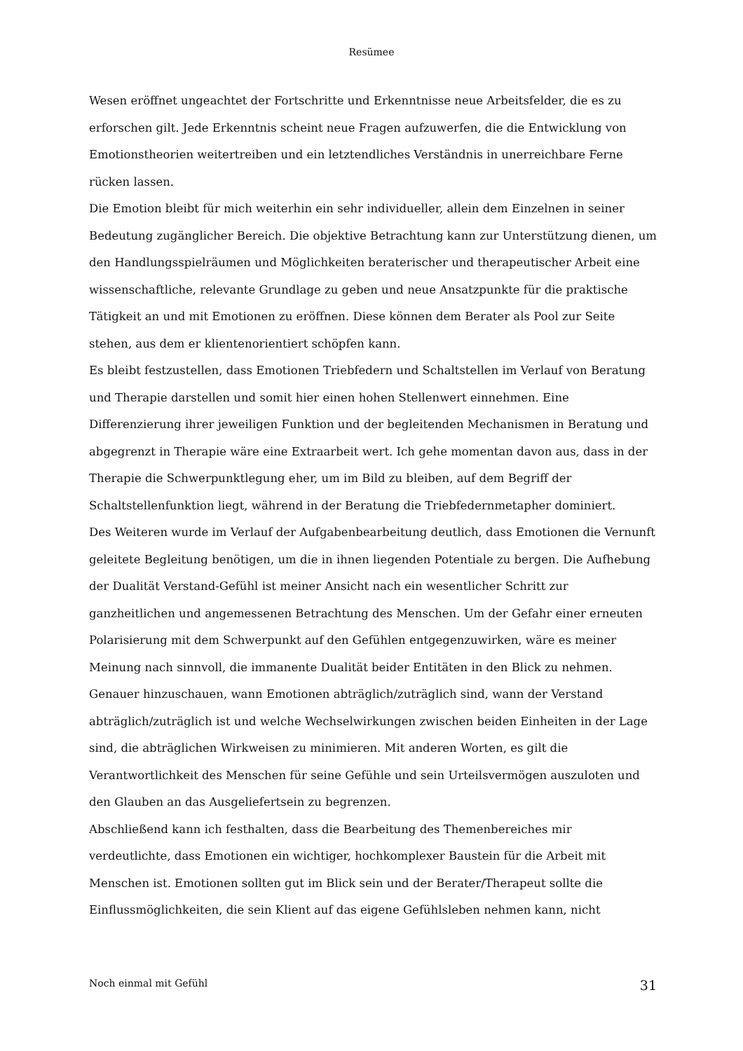Resümee
Wesen eröffnet ungeachtet der Fortschritte und Erkenntnisse neue Arbeitsfelder, die es zu erforschen gilt. Jede Erkenntnis scheint neue Fragen aufzuwerfen, die die Entwicklung von Emotionstheorien weitertreiben und ein letztendliches Verständnis in unerreichbare Ferne rücken lassen.
Die Emotion bleibt für mich weiterhin ein sehr individueller, allein dem Einzelnen in seiner Bedeutung zugänglicher Bereich. Die objektive Betrachtung kann zur Unterstützung dienen, um den Handlungsspielräumen und Möglichkeiten beraterischer und therapeutischer Arbeit eine wissenschaftliche, relevante Grundlage zu geben und neue Ansatzpunkte für die praktische Tätigkeit an und mit Emotionen zu eröffnen. Diese können dem Berater als Pool zur Seite stehen, aus dem er klientenorientiert schöpfen kann.
Es bleibt festzustellen, dass Emotionen Triebfedern und Schaltstellen im Verlauf von Beratung und Therapie darstellen und somit hier einen hohen Stellenwert einnehmen. Eine Differenzierung ihrer jeweiligen Funktion und der begleitenden Mechanismen in Beratung und abgegrenzt in Therapie wäre eine Extraarbeit wert. Ich gehe momentan davon aus, dass in der Therapie die Schwerpunktlegung eher, um im Bild zu bleiben, auf dem Begriff der Schaltstellenfunktion liegt, während in der Beratung die Triebfedernmetapher dominiert.
Des Weiteren wurde im Verlauf der Aufgabenbearbeitung deutlich, dass Emotionen die Vernunft geleitete Begleitung benötigen, um die in ihnen liegenden Potentiale zu bergen. Die Aufhebung der Dualität Verstand-Gefühl ist meiner Ansicht nach ein wesentlicher Schritt zur ganzheitlichen und angemessenen Betrachtung des Menschen. Um der Gefahr einer erneuten Polarisierung mit dem Schwerpunkt auf den Gefühlen entgegenzuwirken, wäre es meiner Meinung nach sinnvoll, die immanente Dualität beider Entitäten in den Blick zu nehmen. Genauer hinzuschauen, wann Emotionen abträglich/zuträglich sind, wann der Verstand abträglich/zuträglich ist und welche Wechselwirkungen zwischen beiden Einheiten in der Lage sind, die abträglichen Wirkweisen zu minimieren. Mit anderen Worten, es gilt die Verantwortlichkeit des Menschen für seine Gefühle und sein Urteilsvermögen auszuloten und den Glauben an das Ausgeliefertsein zu begrenzen.
Abschließend kann ich festhalten, dass die Bearbeitung des Themenbereiches mir verdeutlichte, dass Emotionen ein wichtiger, hochkomplexer Baustein für die Arbeit mit Menschen ist. Emotionen sollten gut im Blick sein und der Berater/Therapeut sollte die Einflussmöglichkeiten, die sein Klient auf das eigene Gefühlsleben nehmen kann, nicht
Noch einmal mit Gefühl 31